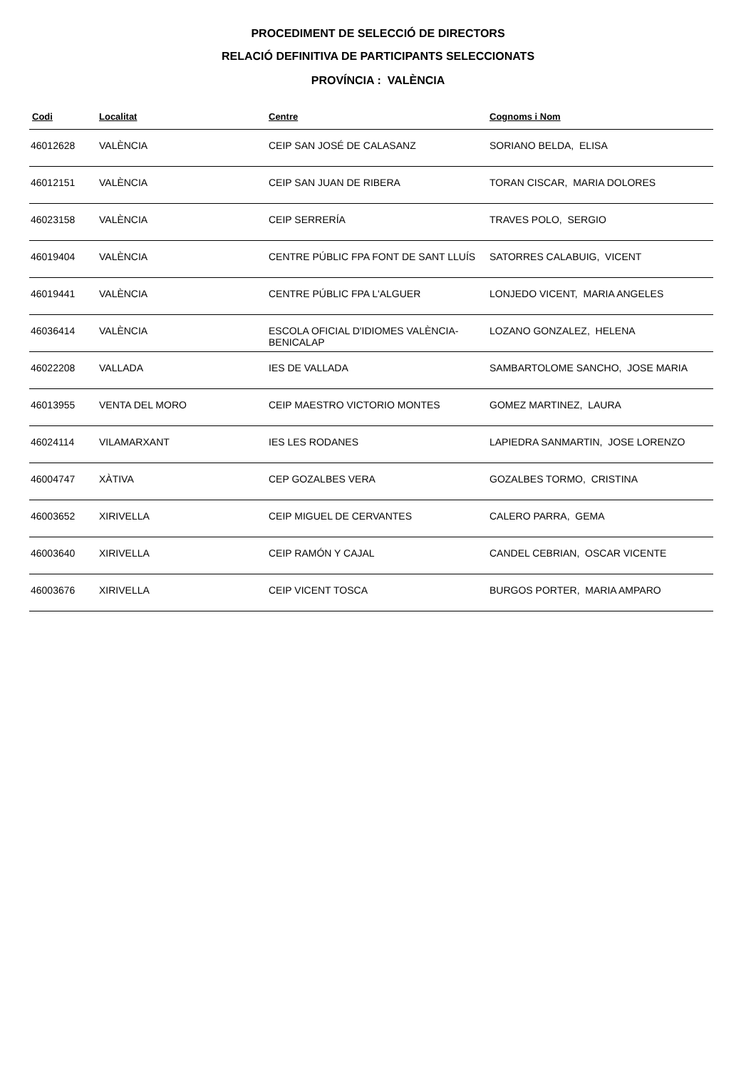PROCEDIMENT DE SELECCIÓ DE DIRECTORS
RELACIÓ DEFINITIVA DE PARTICIPANTS SELECCIONATS
PROVÍNCIA : VALÈNCIA
| Codi | Localitat | Centre | Cognoms i Nom |
| --- | --- | --- | --- |
| 46012628 | VALÈNCIA | CEIP SAN JOSÉ DE CALASANZ | SORIANO BELDA, ELISA |
| 46012151 | VALÈNCIA | CEIP SAN JUAN DE RIBERA | TORAN CISCAR, MARIA DOLORES |
| 46023158 | VALÈNCIA | CEIP SERRERÍA | TRAVES POLO, SERGIO |
| 46019404 | VALÈNCIA | CENTRE PÚBLIC FPA FONT DE SANT LLUÍS | SATORRES CALABUIG, VICENT |
| 46019441 | VALÈNCIA | CENTRE PÚBLIC FPA L'ALGUER | LONJEDO VICENT, MARIA ANGELES |
| 46036414 | VALÈNCIA | ESCOLA OFICIAL D'IDIOMES VALÈNCIA-BENICALAP | LOZANO GONZALEZ, HELENA |
| 46022208 | VALLADA | IES DE VALLADA | SAMBARTOLOME SANCHO, JOSE MARIA |
| 46013955 | VENTA DEL MORO | CEIP MAESTRO VICTORIO MONTES | GOMEZ MARTINEZ, LAURA |
| 46024114 | VILAMARXANT | IES LES RODANES | LAPIEDRA SANMARTIN, JOSE LORENZO |
| 46004747 | XÀTIVA | CEP GOZALBES VERA | GOZALBES TORMO, CRISTINA |
| 46003652 | XIRIVELLA | CEIP MIGUEL DE CERVANTES | CALERO PARRA, GEMA |
| 46003640 | XIRIVELLA | CEIP RAMÓN Y CAJAL | CANDEL CEBRIAN, OSCAR VICENTE |
| 46003676 | XIRIVELLA | CEIP VICENT TOSCA | BURGOS PORTER, MARIA AMPARO |